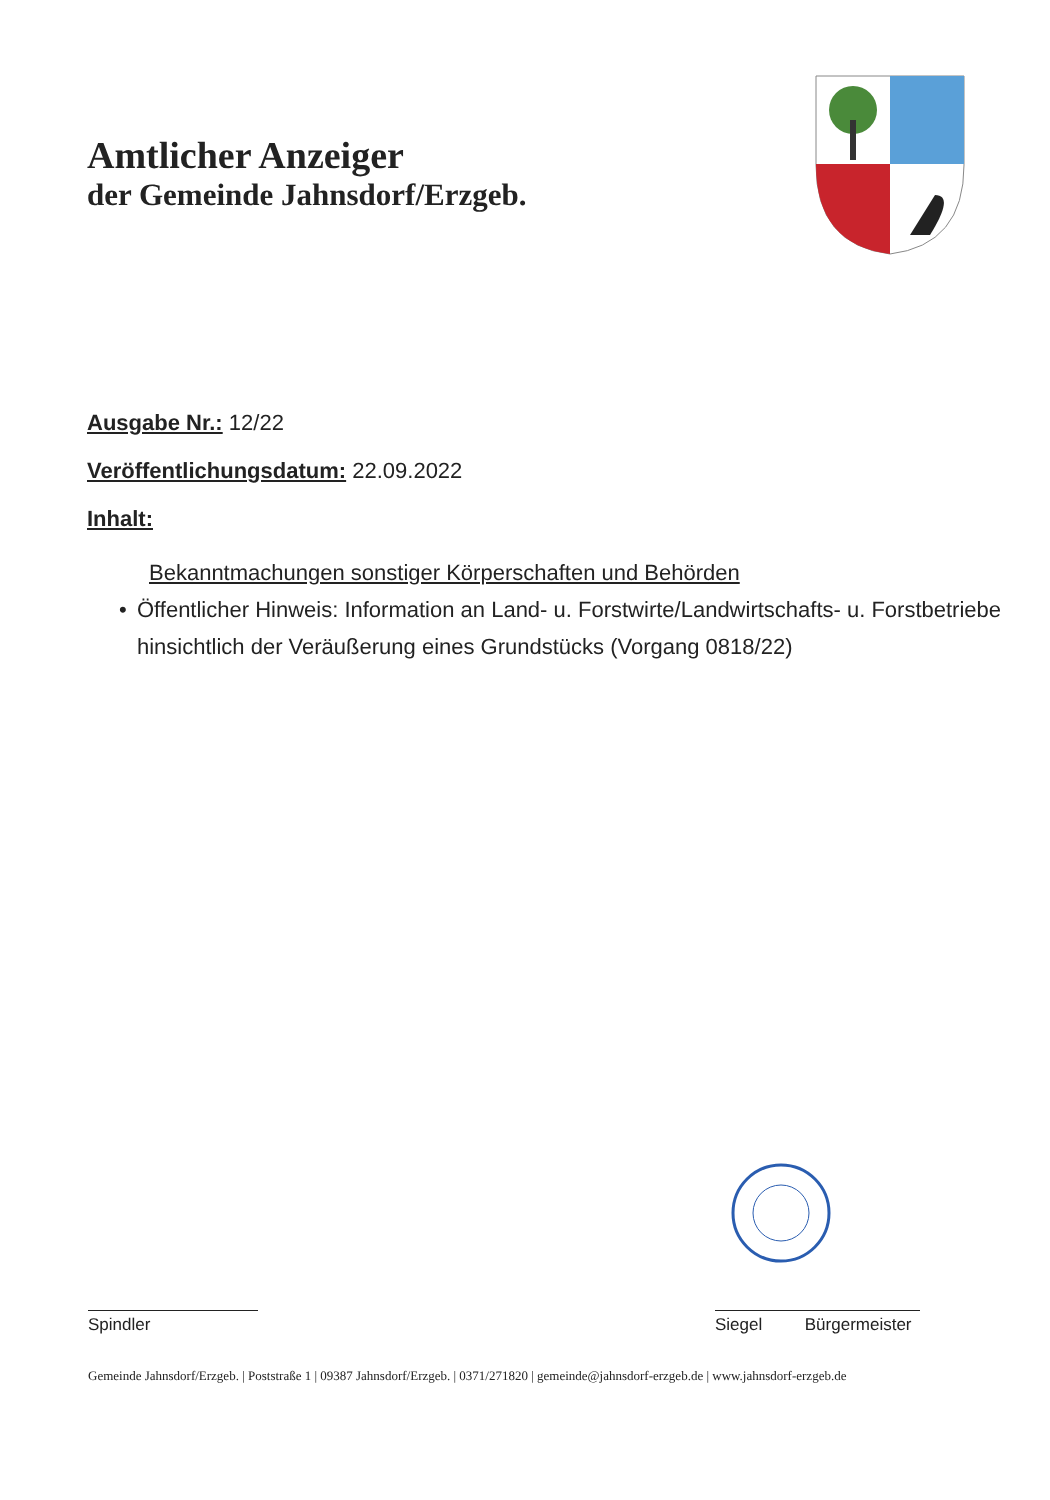Amtlicher Anzeiger
der Gemeinde Jahnsdorf/Erzgeb.
Ausgabe Nr.: 12/22
Veröffentlichungsdatum: 22.09.2022
Inhalt:
Bekanntmachungen sonstiger Körperschaften und Behörden
• Öffentlicher Hinweis: Information an Land- u. Forstwirte/Landwirtschafts- u. Forstbetriebe hinsichtlich der Veräußerung eines Grundstücks (Vorgang 0818/22)
Spindler Siegel Bürgermeister
Gemeinde Jahnsdorf/Erzgeb. | Poststraße 1 | 09387 Jahnsdorf/Erzgeb. | 0371/271820 | gemeinde@jahnsdorf-erzgeb.de | www.jahnsdorf-erzgeb.de